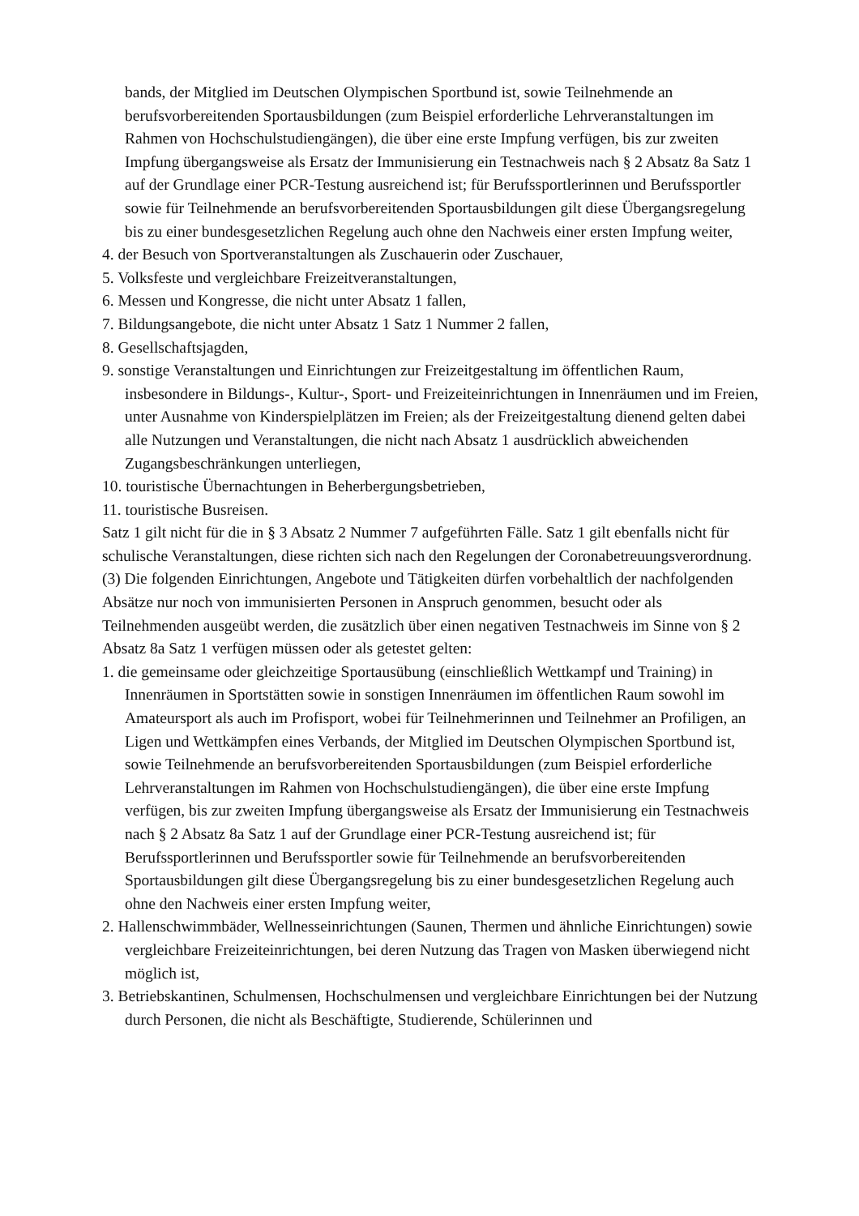bands, der Mitglied im Deutschen Olympischen Sportbund ist, sowie Teilnehmende an berufsvorbereitenden Sportausbildungen (zum Beispiel erforderliche Lehrveranstaltungen im Rahmen von Hochschulstudiengängen), die über eine erste Impfung verfügen, bis zur zweiten Impfung übergangsweise als Ersatz der Immunisierung ein Testnachweis nach § 2 Absatz 8a Satz 1 auf der Grundlage einer PCR-Testung ausreichend ist; für Berufssportlerinnen und Berufssportler sowie für Teilnehmende an berufsvorbereitenden Sportausbildungen gilt diese Übergangsregelung bis zu einer bundesgesetzlichen Regelung auch ohne den Nachweis einer ersten Impfung weiter,
4. der Besuch von Sportveranstaltungen als Zuschauerin oder Zuschauer,
5. Volksfeste und vergleichbare Freizeitveranstaltungen,
6. Messen und Kongresse, die nicht unter Absatz 1 fallen,
7. Bildungsangebote, die nicht unter Absatz 1 Satz 1 Nummer 2 fallen,
8. Gesellschaftsjagden,
9. sonstige Veranstaltungen und Einrichtungen zur Freizeitgestaltung im öffentlichen Raum, insbesondere in Bildungs-, Kultur-, Sport- und Freizeiteinrichtungen in Innenräumen und im Freien, unter Ausnahme von Kinderspielplätzen im Freien; als der Freizeitgestaltung dienend gelten dabei alle Nutzungen und Veranstaltungen, die nicht nach Absatz 1 ausdrücklich abweichenden Zugangsbeschränkungen unterliegen,
10. touristische Übernachtungen in Beherbergungsbetrieben,
11. touristische Busreisen.
Satz 1 gilt nicht für die in § 3 Absatz 2 Nummer 7 aufgeführten Fälle. Satz 1 gilt ebenfalls nicht für schulische Veranstaltungen, diese richten sich nach den Regelungen der Coronabetreuungsverordnung.
(3) Die folgenden Einrichtungen, Angebote und Tätigkeiten dürfen vorbehaltlich der nachfolgenden Absätze nur noch von immunisierten Personen in Anspruch genommen, besucht oder als Teilnehmenden ausgeübt werden, die zusätzlich über einen negativen Testnachweis im Sinne von § 2 Absatz 8a Satz 1 verfügen müssen oder als getestet gelten:
1. die gemeinsame oder gleichzeitige Sportausübung (einschließlich Wettkampf und Training) in Innenräumen in Sportstätten sowie in sonstigen Innenräumen im öffentlichen Raum sowohl im Amateursport als auch im Profisport, wobei für Teilnehmerinnen und Teilnehmer an Profiligen, an Ligen und Wettkämpfen eines Verbands, der Mitglied im Deutschen Olympischen Sportbund ist, sowie Teilnehmende an berufsvorbereitenden Sportausbildungen (zum Beispiel erforderliche Lehrveranstaltungen im Rahmen von Hochschulstudiengängen), die über eine erste Impfung verfügen, bis zur zweiten Impfung übergangsweise als Ersatz der Immunisierung ein Testnachweis nach § 2 Absatz 8a Satz 1 auf der Grundlage einer PCR-Testung ausreichend ist; für Berufssportlerinnen und Berufssportler sowie für Teilnehmende an berufsvorbereitenden Sportausbildungen gilt diese Übergangsregelung bis zu einer bundesgesetzlichen Regelung auch ohne den Nachweis einer ersten Impfung weiter,
2. Hallenschwimmbäder, Wellnesseinrichtungen (Saunen, Thermen und ähnliche Einrichtungen) sowie vergleichbare Freizeiteinrichtungen, bei deren Nutzung das Tragen von Masken überwiegend nicht möglich ist,
3. Betriebskantinen, Schulmensen, Hochschulmensen und vergleichbare Einrichtungen bei der Nutzung durch Personen, die nicht als Beschäftigte, Studierende, Schülerinnen und